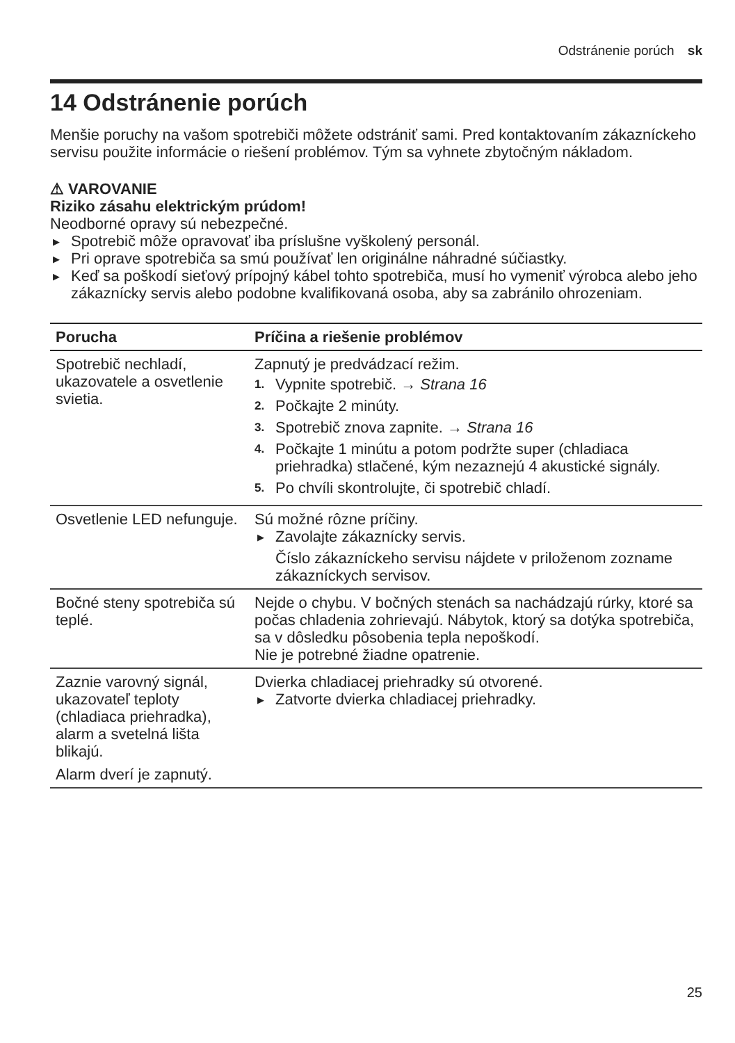Odstránenie porúch sk
14 Odstránenie porúch
Menšie poruchy na vašom spotrebiči môžete odstrániť sami. Pred kontaktovaním zákazníckeho servisu použite informácie o riešení problémov. Tým sa vyhnete zbytočným nákladom.
⚠ VAROVANIE
Riziko zásahu elektrickým prúdom!
Neodborné opravy sú nebezpečné.
▶ Spotrebič môže opravovať iba príslušne vyškolený personál.
▶ Pri oprave spotrebiča sa smú používať len originálne náhradné súčiastky.
▶ Keď sa poškodí sieťový prípojný kábel tohto spotrebiča, musí ho vymeniť výrobca alebo jeho zákaznícky servis alebo podobne kvalifikovaná osoba, aby sa zabránilo ohrozeniam.
| Porucha | Príčina a riešenie problémov |
| --- | --- |
| Spotrebič nechladí, ukazovatele a osvetlenie svietia. | Zapnutý je predvádzací režim. 1. Vypnite spotrebič. → Strana 16 2. Počkajte 2 minúty. 3. Spotrebič znova zapnite. → Strana 16 4. Počkajte 1 minútu a potom podržte super (chladiaca priehradka) stlačené, kým nezaznejú 4 akustické signály. 5. Po chvíli skontrolujte, či spotrebič chladí. |
| Osvetlenie LED nefunguje. | Sú možné rôzne príčiny. ▶ Zavolajte zákaznícky servis. Číslo zákazníckeho servisu nájdete v priloženom zozname zákazníckych servisov. |
| Bočné steny spotrebiča sú teplé. | Nejde o chybu. V bočných stenách sa nachádzajú rúrky, ktoré sa počas chladenia zohrievajú. Nábytok, ktorý sa dotýka spotrebiča, sa v dôsledku pôsobenia tepla nepoškodí. Nie je potrebné žiadne opatrenie. |
| Zaznie varovný signál, ukazovateľ teploty (chladiaca priehradka), alarm a svetelná lišta blikajú. Alarm dverí je zapnutý. | Dvierka chladiacej priehradky sú otvorené. ▶ Zatvorte dvierka chladiacej priehradky. |
25